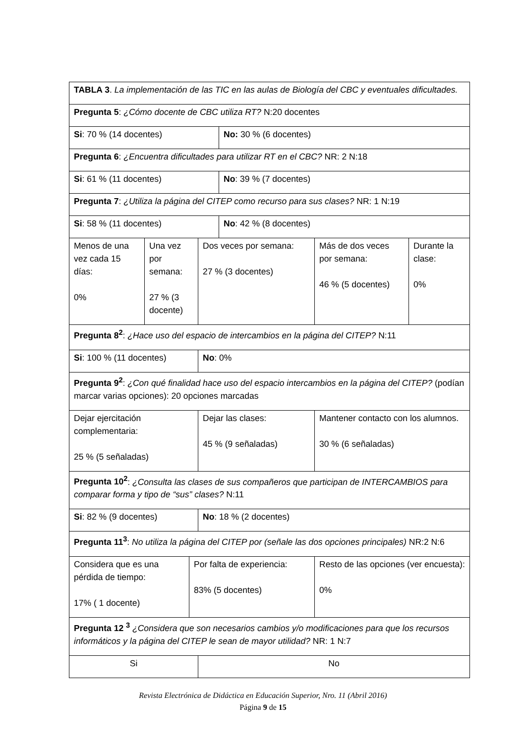| TABLA 3 . La implementación de las TIC en las aulas de Biología del CBC y eventuales dificultades. | | | | | | |
| Pregunta 5 : ¿Cómo docente de CBC utiliza RT? N:20 docentes | | | | | | |
| Si : 70 % (14 docentes) | | | | No: 30 % (6 docentes) | | |
| Pregunta 6 : ¿Encuentra dificultades para utilizar RT en el CBC? NR: 2 N:18 | | | | | | |
| Si : 61 % (11 docentes) | | | | No : 39 % (7 docentes) | | |
| Pregunta 7 : ¿Utiliza la página del CITEP como recurso para sus clases? NR: 1 N:19 | | | | | | |
| Si : 58 % (11 docentes) | | | | No : 42 % (8 docentes) | | |
| Menos de una vez cada 15 días: 0% | Una vez por semana: 27 % (3 docente) | | Dos veces por semana: 27 % (3 docentes) | | Más de dos veces por semana: 46 % (5 docentes) | Durante la clase: 0% |
| Pregunta 8<sup>2</sup> : ¿Hace uso del espacio de intercambios en la página del CITEP? N:11 | | | | | | |
| Si : 100 % (11 docentes) | | | No : 0% | | | |
| Pregunta 9<sup>2</sup> : ¿Con qué finalidad hace uso del espacio intercambios en la página del CITEP? (podían marcar varias opciones): 20 opciones marcadas | | | | | | |
| Dejar ejercitación complementaria: 25 % (5 señaladas) | | | Dejar las clases: 45 % (9 señaladas) | | Mantener contacto con los alumnos. 30 % (6 señaladas) | |
| Pregunta 10<sup>2</sup> : ¿Consulta las clases de sus compañeros que participan de INTERCAMBIOS para comparar forma y tipo de “sus” clases? N:11 | | | | | | |
| Si : 82 % (9 docentes) | | | No : 18 % (2 docentes) | | | |
| Pregunta 11<sup>3</sup> : No utiliza la página del CITEP por (señale las dos opciones principales) NR:2 N:6 | | | | | | |
| Considera que es una pérdida de tiempo: 17% ( 1 docente) | | Por falta de experiencia: 83% (5 docentes) | | | Resto de las opciones (ver encuesta): 0% | |
| Pregunta 12 <sup>3</sup> ¿Considera que son necesarios cambios y/o modificaciones para que los recursos informáticos y la página del CITEP le sean de mayor utilidad? NR: 1 N:7 | | | | | | |
| Si | | | No | | | |
Revista Electrónica de Didáctica en Educación Superior, Nro. 11 (Abril 2016)
Página 9 de 15